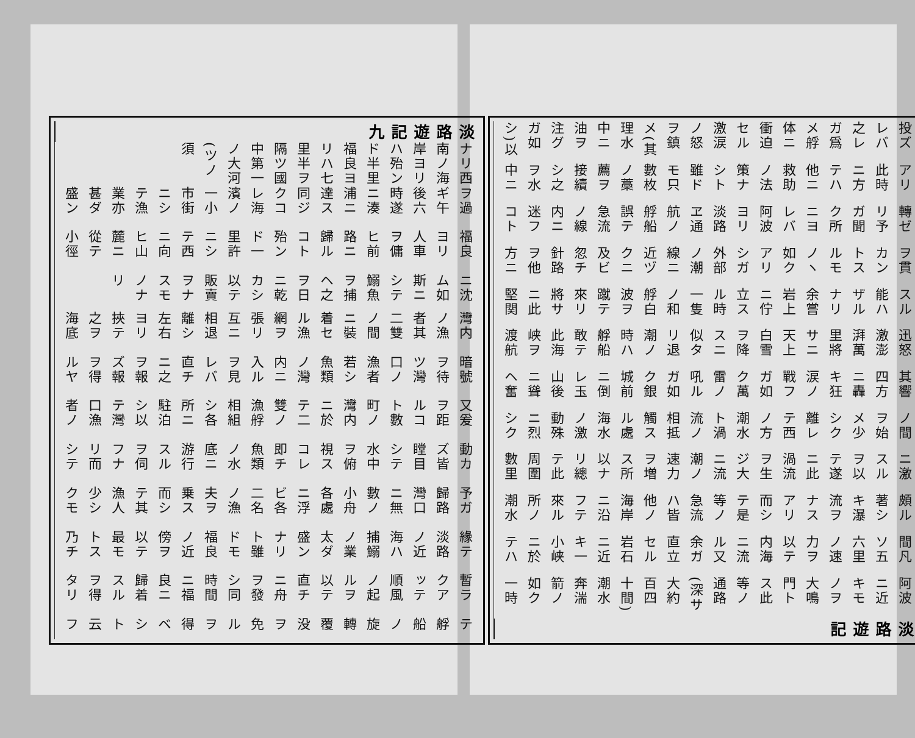淡路遊記
阿波ニ近キモノヲ大鳴門トス此等ノ通路(深サ大約百四十間)潮水奔湍箭ノ如ク一時
間凡ソ五六里ノ速力ヲ以テ内海ニ流ル又余ガ直立セル岩石ニ近キ一小峡ニ於テハ
頗ル著シキ瀑流ヲナスアリ而シテ是等ノ急流ハ皆他ノ海岸ニ沿フテ來ル所ノ潮水
ニ激スルヲ以テ遂ニ此渦流ヲ生ジ大ニ流潮ノ速力ヲ増ス所以ナリ總テ此周圍數里
ノ間ヲ始メ少シク離レテ西ノ方潮水ト渦流ノ相抵觸スル處海水ノ激動殊ニ烈シク
其響四方ニ轟キ狂涙ノ戰フガ如ク萬雷ノ吼ルガ如ク銀城前ニ倒レ玉山後ニ聳ヘ奮
迅怒激澎湃萬里將サニ天上白雪ヲ降スニ似タリ退潮ノ時ハ艀船敢テ此海峡ヲ渡航
スル能ハザルナリ余嘗岩上ニ佇立スル時一隻ノ和艀白波ヲ蹴テ來リ將サニ此堅関
ヲ貫カントスルモノヽ如クアリシガ外部ノ潮線ニ近ヅクニ及ビ忽チ針路ヲ他方ニ
轉ゼリ予ガ聞ク所ニヨレバ阿波ヨリ淡路ヱ通航ノ艀船誤テ急流ノ線内ニ迷フコト
アリ此時ニ方テハ他ニ救助ノ法策ナシト雖ドモ只數枚ノ藁薦ヲ接續シ之ヲ水中ニ
投ズレバ之レガ爲メ艀体ニ衝迫セル激涙ノ怒ヲ鎮メ(其理水中ニ油ヲ注グガ如シ)以
テ艀船ノ旋轉覆没ヲ免ルヲ得ベシト云フ
暫ラクアッテ順風ノ起ルヲ以テ直チニ舟ヲ發シ同時間ニ福良ニ歸着スルヲ得タリ
緣テ淡路ノ近海ハ捕鰯ノ業太ダ盛ンナリト雖ドモ福良ノ近傍ヲ以テ最モトス乃チ
予ガ歸路灣口ニ無數ノ小舟各處ニ浮ビ各二名ノ漁夫ヲ乗ス而シテ其漁人少シクモ
動カズ皆瞠目シテ水中ヲ俯視スコレ即チ魚類ノ水底ニ游行スルヲ伺フナリ而シテ
又爰ヲ距ルコト數町ノ灣内ニ於テ二雙ノ漁艀相組シ各所ニ駐泊シ以テ灣口漁者ノ
暗號ヲ待ツ灣口ノ漁者若シ魚類ノ灣内ニ入ルヲ見レバ直チニ之ヲ報ズ報ヲ得ルヤ
灣内ノ漁者其二雙ノ間ニ裝着セル漁網ヲ張リ互ニ相退離シ左右ヨリ挾テ之ヲ海底
ニ沈ム如斯ニシテ鰯魚ヲ捕ヘ之ヲ日ニ乾カシ以テ販賣ヲナスモノナリ
福良ヨリ人車ヲ傭ヒ前路ニ歸ルコト殆ンド一里許ニシテ西ニ向ヒ山麓ニ從テ小徑
ヲ過ギ午後六時遂ニ湊浦ニ達ス同ジクコレ海濱ノ一小市街ニシテ漁業亦甚ダ盛ン
ナリ西南ノ海岸ヨリハ殆ンド半里福良ヨリハ七里半ヲ隔ツ國中第一ノ大河(ツノ須
淡路遊記 九